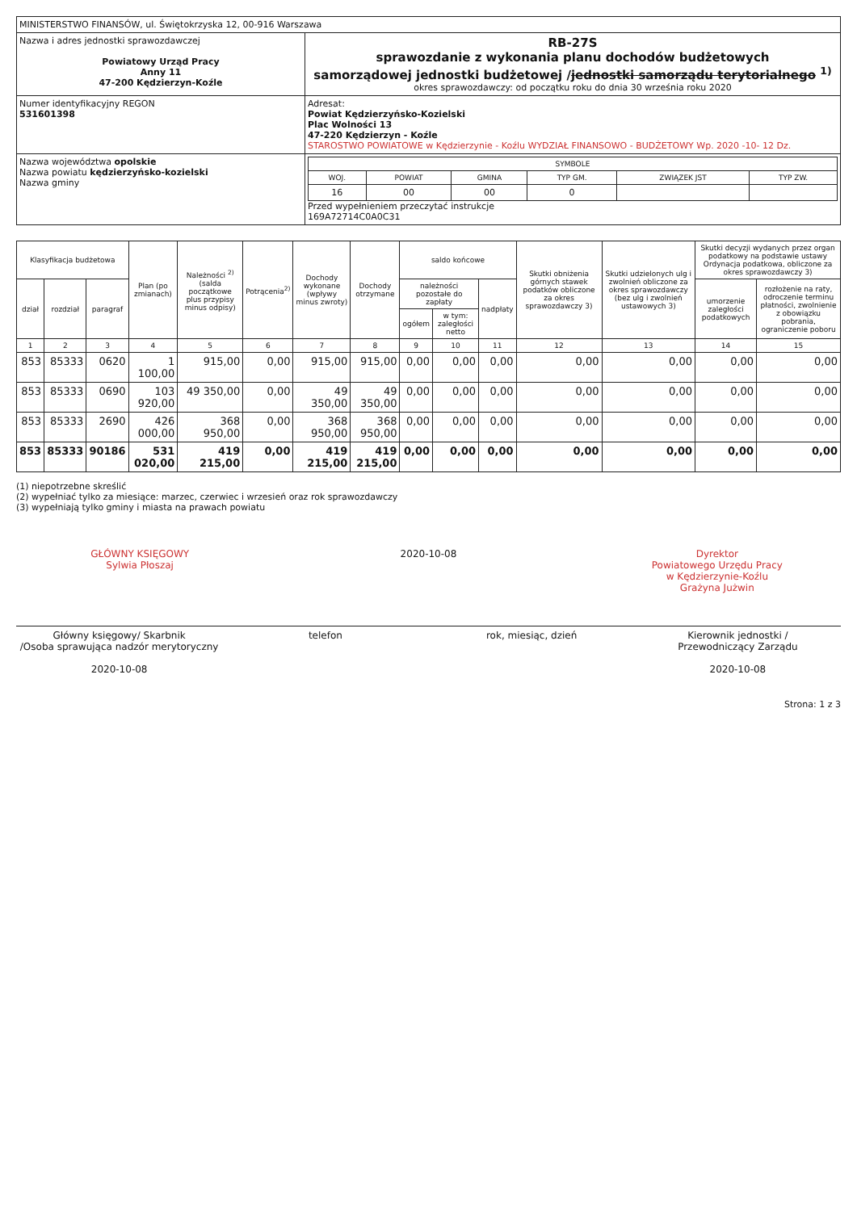| MINISTERSTWO FINANSÓW, ul. Świętokrzyska 12, 00-916 Warszawa | |
| Nazwa i adres jednostki sprawozdawczej Powiatowy Urząd Pracy Anny 11 47-200 Kędzierzyn-Koźle | RB-27S sprawozdanie z wykonania planu dochodów budżetowych samorządowej jednostki budżetowej / jednostki samorządu terytorialnego <sup>1)</sup> okres sprawozdawczy: od początku roku do dnia 30 września roku 2020 |
| Numer identyfikacyjny REGON 531601398 | Adresat: Powiat Kędzierzyńsko-Kozielski Plac Wolności 13 47-220 Kędzierzyn - Koźle STAROSTWO POWIATOWE w Kędzierzynie - Koźlu WYDZIAŁ FINANSOWO - BUDŻETOWY Wp. 2020 -10- 12 Dz. |
| Nazwa województwa opolskie Nazwa powiatu kędzierzyńsko-kozielski Nazwa gminy | / SYMBOLE / / / / / / / --- / --- / --- / --- / --- / --- / / WOJ. / POWIAT / GMINA / TYP GM. / ZWIĄZEK JST / TYP ZW. / / 16 / 00 / 00 / 0 / / / Przed wypełnieniem przeczytać instrukcje 169A72714C0A0C31 |
| Klasyfikacja budżetowa | | | Plan (po zmianach) | Należności <sup>2)</sup>(salda początkowe plus przypisy minus odpisy) | Potrącenia<sup>2)</sup> | Dochody wykonane (wpływy minus zwroty) | Dochody otrzymane | saldo końcowe | | | Skutki obniżenia górnych stawek podatków obliczone za okres sprawozdawczy 3) | Skutki udzielonych ulg i zwolnień obliczone za okres sprawozdawczy (bez ulg i zwolnień ustawowych 3) | Skutki decyzji wydanych przez organ podatkowy na podstawie ustawy Ordynacja podatkowa, obliczone za okres sprawozdawczy 3) | |
| --- | --- | --- | --- | --- | --- | --- | --- | --- | --- | --- | --- | --- | --- | --- |
| dział | rozdział | paragraf | | | | | | należności pozostałe do zapłaty | | nadpłaty | | | umorzenie zaległości podatkowych | rozłożenie na raty, odroczenie terminu płatności, zwolnienie z obowiązku pobrania, ograniczenie poboru |
| | | | | | | | | ogółem | w tym: zaległości netto | | | | | |
| 1 | 2 | 3 | 4 | 5 | 6 | 7 | 8 | 9 | 10 | 11 | 12 | 13 | 14 | 15 |
| 853 | 85333 | 0620 | 1 100,00 | 915,00 | 0,00 | 915,00 | 915,00 | 0,00 | 0,00 | 0,00 | 0,00 | 0,00 | 0,00 | 0,00 |
| 853 | 85333 | 0690 | 103 920,00 | 49 350,00 | 0,00 | 49 350,00 | 49 350,00 | 0,00 | 0,00 | 0,00 | 0,00 | 0,00 | 0,00 | 0,00 |
| 853 | 85333 | 2690 | 426 000,00 | 368 950,00 | 0,00 | 368 950,00 | 368 950,00 | 0,00 | 0,00 | 0,00 | 0,00 | 0,00 | 0,00 | 0,00 |
| 853 | 85333 | 90186 | 531 020,00 | 419 215,00 | 0,00 | 419 215,00 | 419 215,00 | 0,00 | 0,00 | 0,00 | 0,00 | 0,00 | 0,00 | 0,00 |
(1) niepotrzebne skreślić
(2) wypełniać tylko za miesiące: marzec, czerwiec i wrzesień oraz rok sprawozdawczy
(3) wypełniają tylko gminy i miasta na prawach powiatu
GŁÓWNY KSIĘGOWY
Sylwia Płoszaj
2020-10-08 Dyrektor
Powiatowego Urzędu Pracy
w Kędzierzynie-Koźlu
Grażyna Jużwin
Główny księgowy/ Skarbnik
/Osoba sprawująca nadzór merytoryczny
2020-10-08
telefon rok, miesiąc, dzień Kierownik jednostki /
Przewodniczący Zarządu
2020-10-08
Strona: 1 z 3